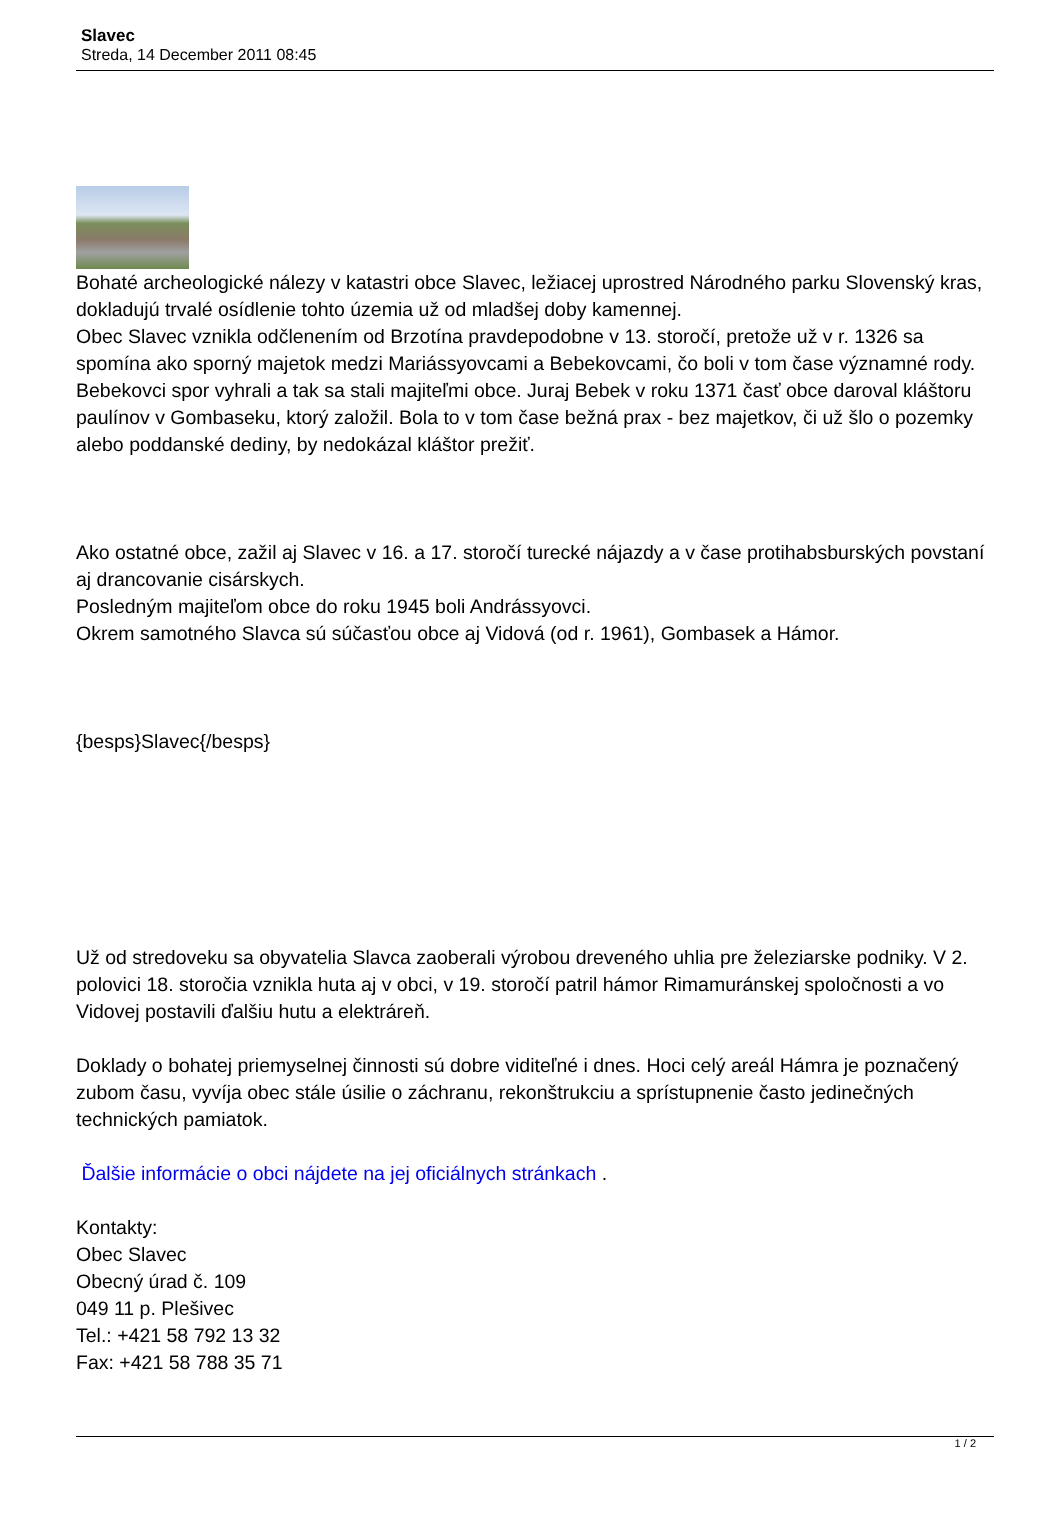Slavec
Streda, 14 December 2011 08:45
Bohaté archeologické nálezy v katastri obce Slavec, ležiacej uprostred Národného parku Slovenský kras, dokladujú trvalé osídlenie tohto územia už od mladšej doby kamennej.
Obec Slavec vznikla odčlenením od Brzotína pravdepodobne v 13. storočí, pretože už v r. 1326 sa spomína ako sporný majetok medzi Mariássyovcami a Bebekovcami, čo boli v tom čase významné rody. Bebekovci spor vyhrali a tak sa stali majiteľmi obce. Juraj Bebek v roku 1371 časť obce daroval kláštoru paulínov v Gombaseku, ktorý založil. Bola to v tom čase bežná prax - bez majetkov, či už šlo o pozemky alebo poddanské dediny, by nedokázal kláštor prežiť.
Ako ostatné obce, zažil aj Slavec v 16. a 17. storočí turecké nájazdy a v čase protihabsburských povstaní aj drancovanie cisárskych.
Posledným majiteľom obce do roku 1945 boli Andrássyovci.
Okrem samotného Slavca sú súčasťou obce aj Vidová (od r. 1961), Gombasek a Hámor.
{besps}Slavec{/besps}
Už od stredoveku sa obyvatelia Slavca zaoberali výrobou dreveného uhlia pre železiarske podniky. V 2. polovici 18. storočia vznikla huta aj v obci, v 19. storočí patril hámor Rimamuránskej spoločnosti a vo Vidovej postavili ďalšiu hutu a elektráreň.
Doklady o bohatej priemyselnej činnosti sú dobre viditeľné i dnes. Hoci celý areál Hámra je poznačený zubom času, vyvíja obec stále úsilie o záchranu, rekonštrukciu a sprístupnenie často jedinečných technických pamiatok.
Ďalšie informácie o obci nájdete na jej oficiálnych stránkach .
Kontakty:
Obec Slavec
Obecný úrad č. 109
049 11 p. Plešivec
Tel.: +421 58 792 13 32
Fax: +421 58 788 35 71
1 / 2